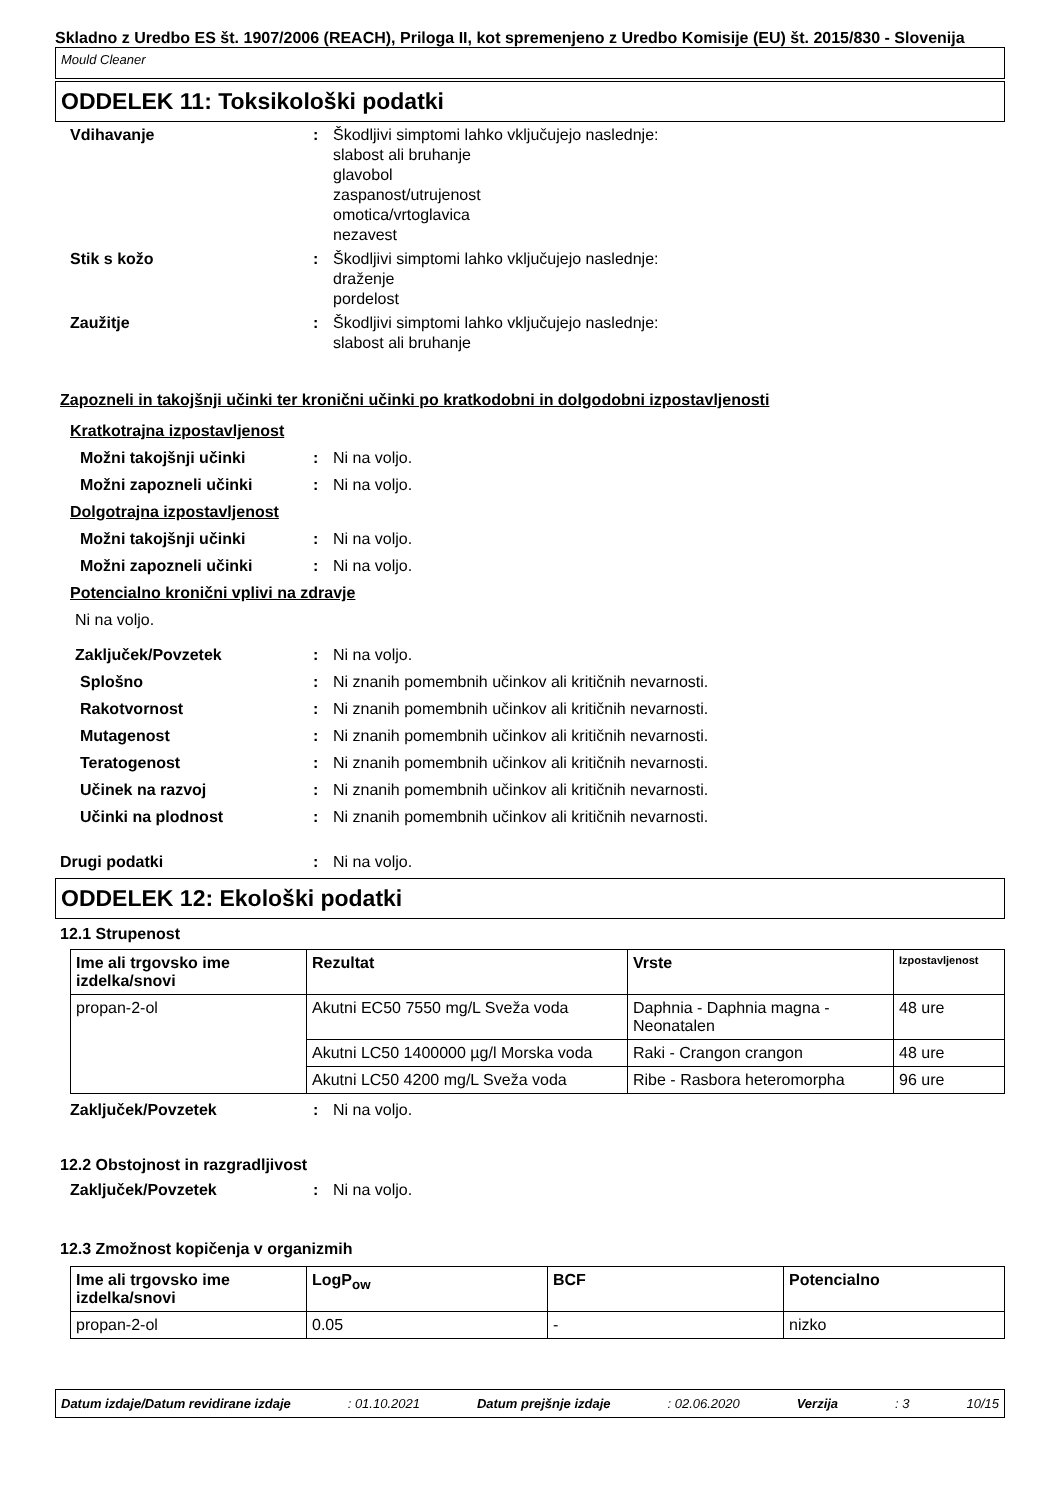Skladno z Uredbo ES št. 1907/2006 (REACH), Priloga II, kot spremenjeno z Uredbo Komisije (EU) št. 2015/830 - Slovenija
Mould Cleaner
ODDELEK 11: Toksikološki podatki
Vdihavanje : Škodljivi simptomi lahko vključujejo naslednje:
slabost ali bruhanje
glavobol
zaspanost/utrujenost
omotica/vrtoglavica
nezavest
Stik s kožo : Škodljivi simptomi lahko vključujejo naslednje:
draženje
pordelost
Zaužitje : Škodljivi simptomi lahko vključujejo naslednje:
slabost ali bruhanje
Zapozneli in takojšnji učinki ter kronični učinki po kratkodobni in dolgodobni izpostavljenosti
Kratkotrajna izpostavljenost
Možni takojšnji učinki : Ni na voljo.
Možni zapozneli učinki : Ni na voljo.
Dolgotrajna izpostavljenost
Možni takojšnji učinki : Ni na voljo.
Možni zapozneli učinki : Ni na voljo.
Potencialno kronični vplivi na zdravje
Ni na voljo.
Zaključek/Povzetek : Ni na voljo.
Splošno : Ni znanih pomembnih učinkov ali kritičnih nevarnosti.
Rakotvornost : Ni znanih pomembnih učinkov ali kritičnih nevarnosti.
Mutagenost : Ni znanih pomembnih učinkov ali kritičnih nevarnosti.
Teratogenost : Ni znanih pomembnih učinkov ali kritičnih nevarnosti.
Učinek na razvoj : Ni znanih pomembnih učinkov ali kritičnih nevarnosti.
Učinki na plodnost : Ni znanih pomembnih učinkov ali kritičnih nevarnosti.
Drugi podatki : Ni na voljo.
ODDELEK 12: Ekološki podatki
12.1 Strupenost
| Ime ali trgovsko ime izdelka/snovi | Rezultat | Vrste | Izpostavljenost |
| --- | --- | --- | --- |
| propan-2-ol | Akutni EC50 7550 mg/L Sveža voda | Daphnia - Daphnia magna - Neonatalen | 48 ure |
| | Akutni LC50 1400000 µg/l Morska voda | Raki - Crangon crangon | 48 ure |
| | Akutni LC50 4200 mg/L Sveža voda | Ribe - Rasbora heteromorpha | 96 ure |
Zaključek/Povzetek : Ni na voljo.
12.2 Obstojnost in razgradljivost
Zaključek/Povzetek : Ni na voljo.
12.3 Zmožnost kopičenja v organizmih
| Ime ali trgovsko ime izdelka/snovi | LogP<sub>ow</sub> | BCF | Potencialno |
| --- | --- | --- | --- |
| propan-2-ol | 0.05 | - | nizko |
Datum izdaje/Datum revidirane izdaje: 01.10.2021 Datum prejšnje izdaje: 02.06.2020 Verzija: 3 10/15